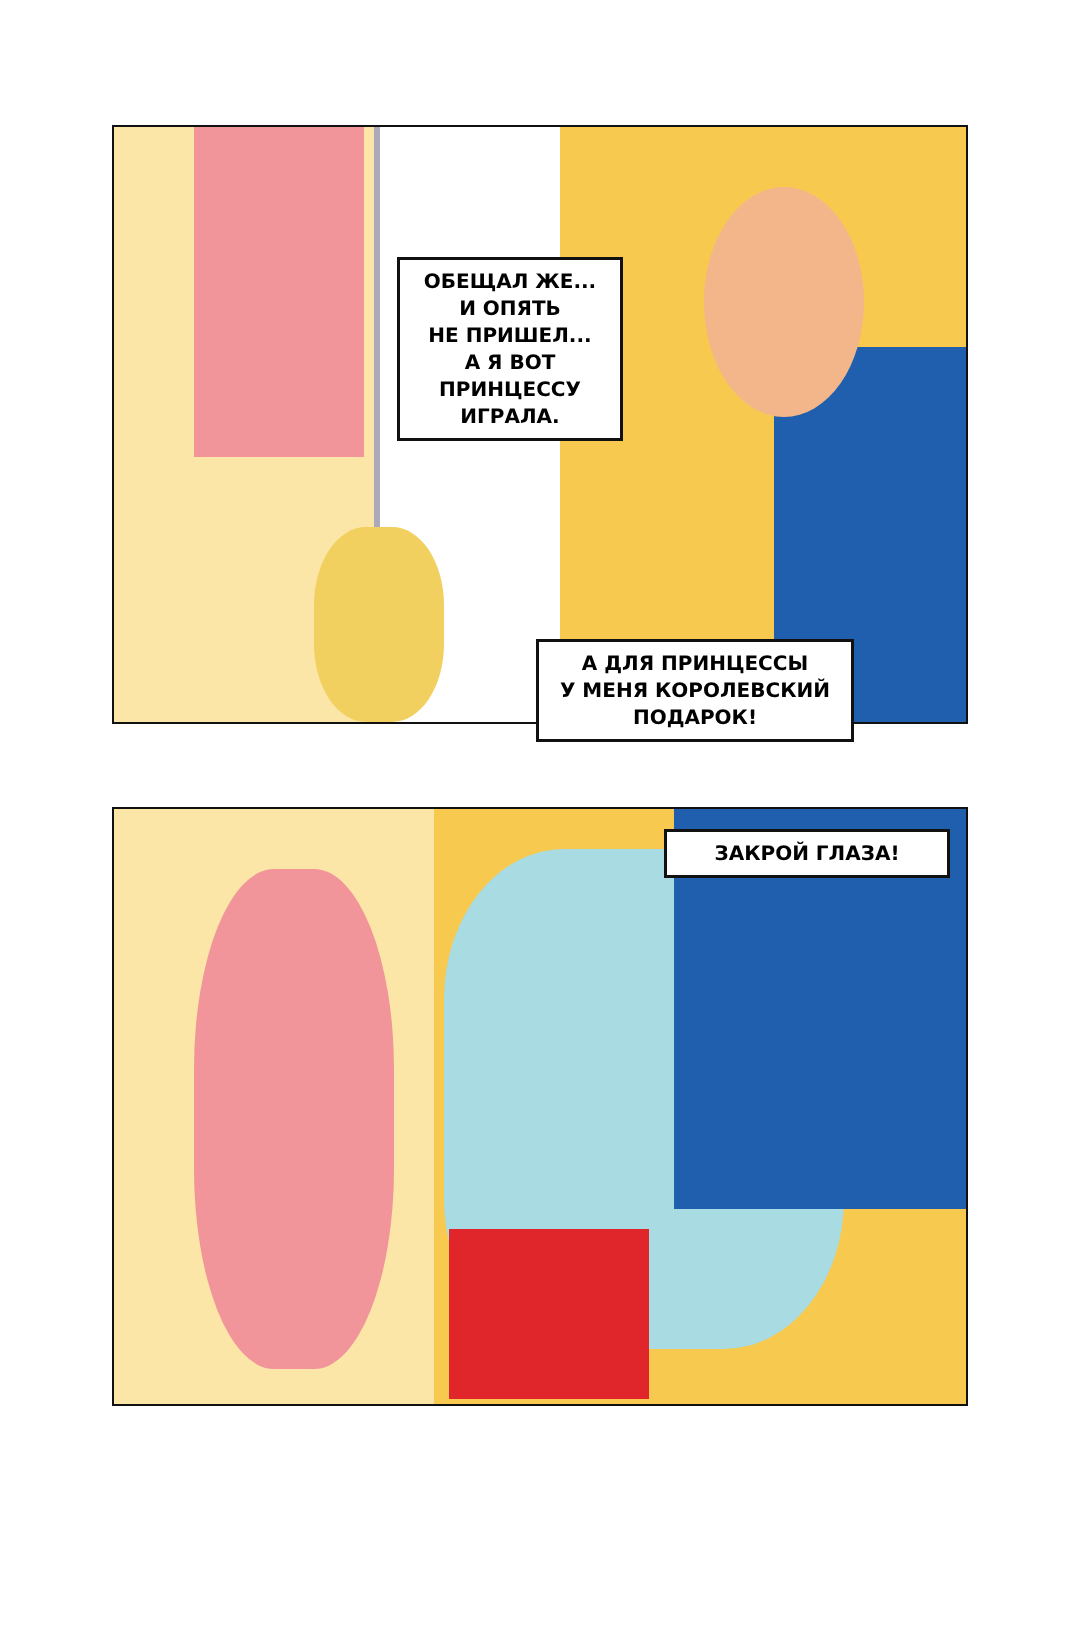ОБЕЩАЛ ЖЕ...
И ОПЯТЬ
НЕ ПРИШЕЛ...
А Я ВОТ
ПРИНЦЕССУ
ИГРАЛА.
А ДЛЯ ПРИНЦЕССЫ
У МЕНЯ КОРОЛЕВСКИЙ
ПОДАРОК!
ЗАКРОЙ ГЛАЗА!